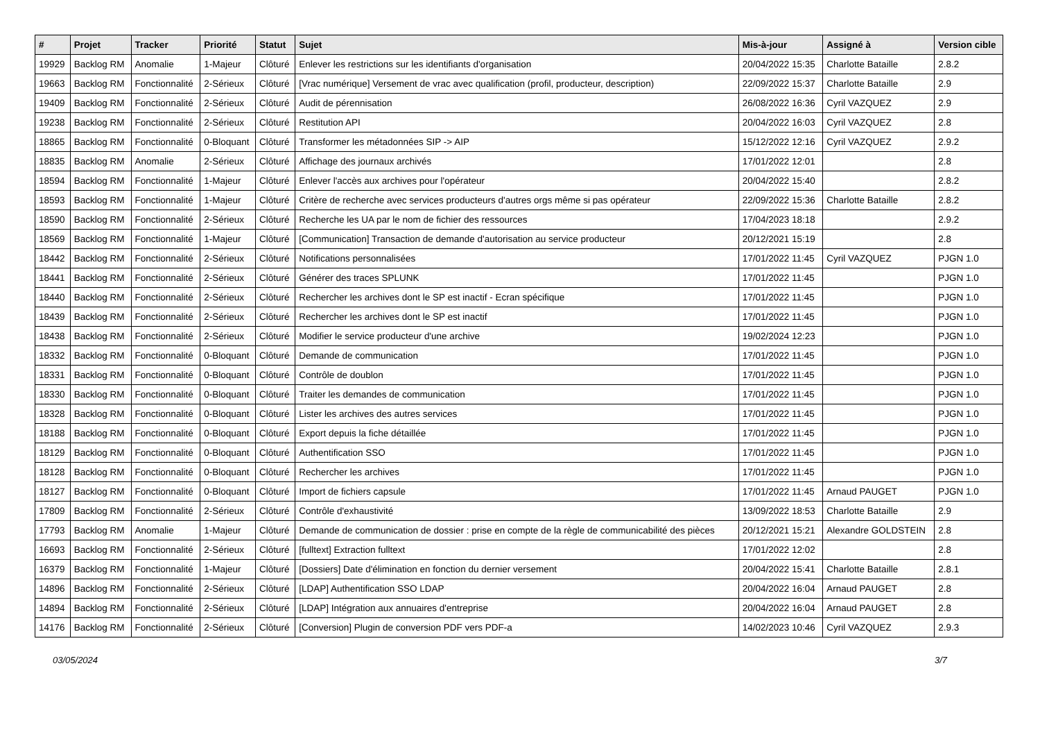| # | Projet | Tracker | Priorité | Statut | Sujet | Mis-à-jour | Assigné à | Version cible |
| --- | --- | --- | --- | --- | --- | --- | --- | --- |
| 19929 | Backlog RM | Anomalie | 1-Majeur | Clôturé | Enlever les restrictions sur les identifiants d'organisation | 20/04/2022 15:35 | Charlotte Bataille | 2.8.2 |
| 19663 | Backlog RM | Fonctionnalité | 2-Sérieux | Clôturé | [Vrac numérique] Versement de vrac avec qualification (profil, producteur, description) | 22/09/2022 15:37 | Charlotte Bataille | 2.9 |
| 19409 | Backlog RM | Fonctionnalité | 2-Sérieux | Clôturé | Audit de pérennisation | 26/08/2022 16:36 | Cyril VAZQUEZ | 2.9 |
| 19238 | Backlog RM | Fonctionnalité | 2-Sérieux | Clôturé | Restitution API | 20/04/2022 16:03 | Cyril VAZQUEZ | 2.8 |
| 18865 | Backlog RM | Fonctionnalité | 0-Bloquant | Clôturé | Transformer les métadonnées SIP -> AIP | 15/12/2022 12:16 | Cyril VAZQUEZ | 2.9.2 |
| 18835 | Backlog RM | Anomalie | 2-Sérieux | Clôturé | Affichage des journaux archivés | 17/01/2022 12:01 | | 2.8 |
| 18594 | Backlog RM | Fonctionnalité | 1-Majeur | Clôturé | Enlever l'accès aux archives pour l'opérateur | 20/04/2022 15:40 | | 2.8.2 |
| 18593 | Backlog RM | Fonctionnalité | 1-Majeur | Clôturé | Critère de recherche avec services producteurs d'autres orgs même si pas opérateur | 22/09/2022 15:36 | Charlotte Bataille | 2.8.2 |
| 18590 | Backlog RM | Fonctionnalité | 2-Sérieux | Clôturé | Recherche les UA par le nom de fichier des ressources | 17/04/2023 18:18 | | 2.9.2 |
| 18569 | Backlog RM | Fonctionnalité | 1-Majeur | Clôturé | [Communication] Transaction de demande d'autorisation au service producteur | 20/12/2021 15:19 | | 2.8 |
| 18442 | Backlog RM | Fonctionnalité | 2-Sérieux | Clôturé | Notifications personnalisées | 17/01/2022 11:45 | Cyril VAZQUEZ | PJGN 1.0 |
| 18441 | Backlog RM | Fonctionnalité | 2-Sérieux | Clôturé | Générer des traces SPLUNK | 17/01/2022 11:45 | | PJGN 1.0 |
| 18440 | Backlog RM | Fonctionnalité | 2-Sérieux | Clôturé | Rechercher les archives dont le SP est inactif - Ecran spécifique | 17/01/2022 11:45 | | PJGN 1.0 |
| 18439 | Backlog RM | Fonctionnalité | 2-Sérieux | Clôturé | Rechercher les archives dont le SP est inactif | 17/01/2022 11:45 | | PJGN 1.0 |
| 18438 | Backlog RM | Fonctionnalité | 2-Sérieux | Clôturé | Modifier le service producteur d'une archive | 19/02/2024 12:23 | | PJGN 1.0 |
| 18332 | Backlog RM | Fonctionnalité | 0-Bloquant | Clôturé | Demande de communication | 17/01/2022 11:45 | | PJGN 1.0 |
| 18331 | Backlog RM | Fonctionnalité | 0-Bloquant | Clôturé | Contrôle de doublon | 17/01/2022 11:45 | | PJGN 1.0 |
| 18330 | Backlog RM | Fonctionnalité | 0-Bloquant | Clôturé | Traiter les demandes de communication | 17/01/2022 11:45 | | PJGN 1.0 |
| 18328 | Backlog RM | Fonctionnalité | 0-Bloquant | Clôturé | Lister les archives des autres services | 17/01/2022 11:45 | | PJGN 1.0 |
| 18188 | Backlog RM | Fonctionnalité | 0-Bloquant | Clôturé | Export depuis la fiche détaillée | 17/01/2022 11:45 | | PJGN 1.0 |
| 18129 | Backlog RM | Fonctionnalité | 0-Bloquant | Clôturé | Authentification SSO | 17/01/2022 11:45 | | PJGN 1.0 |
| 18128 | Backlog RM | Fonctionnalité | 0-Bloquant | Clôturé | Rechercher les archives | 17/01/2022 11:45 | | PJGN 1.0 |
| 18127 | Backlog RM | Fonctionnalité | 0-Bloquant | Clôturé | Import de fichiers capsule | 17/01/2022 11:45 | Arnaud PAUGET | PJGN 1.0 |
| 17809 | Backlog RM | Fonctionnalité | 2-Sérieux | Clôturé | Contrôle d'exhaustivité | 13/09/2022 18:53 | Charlotte Bataille | 2.9 |
| 17793 | Backlog RM | Anomalie | 1-Majeur | Clôturé | Demande de communication de dossier : prise en compte de la règle de communicabilité des pièces | 20/12/2021 15:21 | Alexandre GOLDSTEIN | 2.8 |
| 16693 | Backlog RM | Fonctionnalité | 2-Sérieux | Clôturé | [fulltext] Extraction fulltext | 17/01/2022 12:02 | | 2.8 |
| 16379 | Backlog RM | Fonctionnalité | 1-Majeur | Clôturé | [Dossiers] Date d'élimination en fonction du dernier versement | 20/04/2022 15:41 | Charlotte Bataille | 2.8.1 |
| 14896 | Backlog RM | Fonctionnalité | 2-Sérieux | Clôturé | [LDAP] Authentification SSO LDAP | 20/04/2022 16:04 | Arnaud PAUGET | 2.8 |
| 14894 | Backlog RM | Fonctionnalité | 2-Sérieux | Clôturé | [LDAP] Intégration aux annuaires d'entreprise | 20/04/2022 16:04 | Arnaud PAUGET | 2.8 |
| 14176 | Backlog RM | Fonctionnalité | 2-Sérieux | Clôturé | [Conversion] Plugin de conversion PDF vers PDF-a | 14/02/2023 10:46 | Cyril VAZQUEZ | 2.9.3 |
03/05/2024 3/7